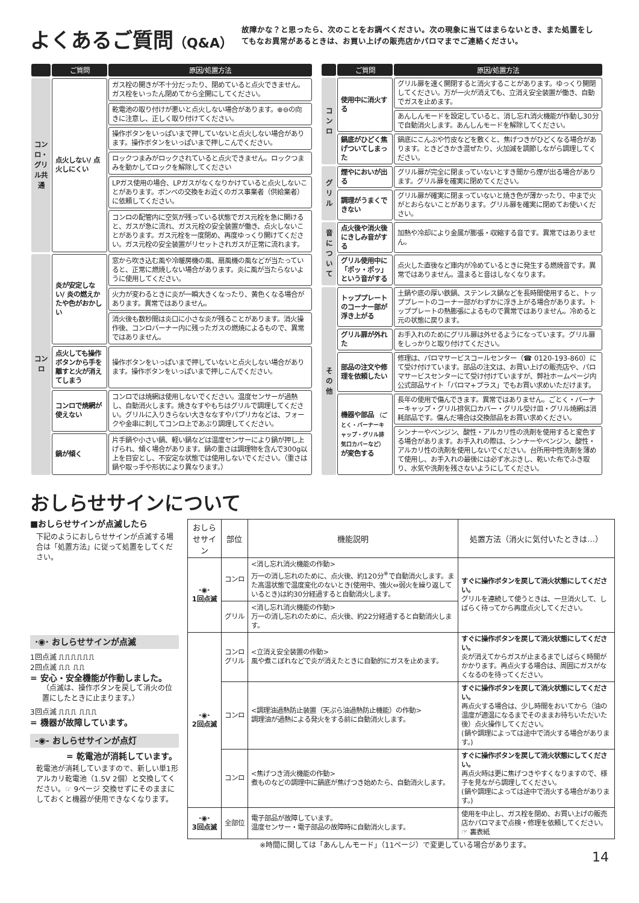よくあるご質問（Q&A）
故障かな？と思ったら、次のことをお調べください。次の現象に当てはまらないとき、また処置をしてもなお異常があるときは、お買い上げの販売店かパロマまでご連絡ください。
| | ご質問 | 原因/処置方法 |
| --- | --- | --- |
| コンロ・グリル共通 | 点火しない/ 点火しにくい | ガス栓の開きが不十分だったり、閉めていると点火できません。ガス栓をいったん閉めてから全開にしてください。 |
| | | 乾電池の取り付けが悪いと点火しない場合があります。⊕⊖の向きに注意し、正しく取り付けてください。 |
| | | 操作ボタンをいっぱいまで押していないと点火しない場合があります。操作ボタンをいっぱいまで押しこんでください。 |
| | | ロックつまみがロックされていると点火できません。ロックつまみを動かしてロックを解除してください |
| | | LPガス使用の場合、LPガスがなくなりかけていると点火しないことがあります。ボンベの交換をお近くのガス事業者（供給業者）に依頼してください。 |
| | | コンロの配管内に空気が残っている状態でガス元栓を急に開けると、ガスが急に流れ、ガス元栓の安全装置が働き、点火しないことがあります。ガス元栓を一度閉め、再度ゆっくり開けてください。ガス元栓の安全装置がリセットされガスが正常に流れます。 |
| コンロ | 炎が安定しない/ 炎の燃えかたや色がおかしい | 窓から吹き込む風や冷暖房機の風、扇風機の風などが当たっていると、正常に燃焼しない場合があります。炎に風が当たらないように使用してください。 |
| | | 火力が変わるときに炎が一瞬大きくなったり、黄色くなる場合があります。異常ではありません。 |
| | | 消火後も数秒間は炎口に小さな炎が残ることがあります。消火操作後、コンロバーナー内に残ったガスの燃焼によるもので、異常ではありません。 |
| | 点火しても操作ボタンから手を離すと火が消えてしまう | 操作ボタンをいっぱいまで押していないと点火しない場合があります。操作ボタンをいっぱいまで押しこんでください。 |
| | コンロで焼網が使えない | コンロでは焼網は使用しないでください。温度センサーが過熱し、自動消火します。焼きなすやもちはグリルで調理してください。グリルに入りきらない大きななすやパプリカなどは、フォークや金串に刺してコンロ上であぶり調理してください。 |
| | 鍋が傾く | 片手鍋や小さい鍋、軽い鍋などは温度センサーにより鍋が押し上げられ、傾く場合があります。鍋の重さは調理物を含んで300g以上を目安とし、不安定な状態では使用しないでください。（重さは鍋や取っ手や形状により異なります。） |
| | ご質問 | 原因/処置方法 |
| --- | --- | --- |
| コンロ | 使用中に消火する | グリル扉を速く開閉すると消火することがあります。ゆっくり開閉してください。万が一火が消えても、立消え安全装置が働き、自動でガスを止めます。 |
| | | あんしんモードを設定していると、消し忘れ消火機能が作動し30分で自動消火します。あんしんモードを解除してください。 |
| | 鍋底がひどく焦げついてしまった | 鍋底にこんぶや竹皮などを敷くと、焦げつきがひどくなる場合があります。ときどきかき混ぜたり、火加減を調節しながら調理してください。 |
| グリル | 煙やにおいが出る | グリル扉が完全に閉まっていないとすき間から煙が出る場合があります。グリル扉を確実に閉めてください。 |
| | 調理がうまくできない | グリル扉が確実に閉まっていないと焼き色が薄かったり、中まで火がとおらないことがあります。グリル扉を確実に閉めてお使いください。 |
| 音について | 点火後や消火後にきしみ音がする | 加熱や冷却により金属が膨張・収縮する音です。異常ではありません。 |
| | グリル使用中に「ポッ・ポッ」という音がする | 点火した直後など庫内が冷めているときに発生する燃焼音です。異常ではありません。温まると音はしなくなります。 |
| その他 | トッププレートのコーナー部が浮き上がる | 土鍋や底の厚い鉄鍋、ステンレス鍋などを長時間使用すると、トッププレートのコーナー部がわずかに浮き上がる場合があります。トッププレートの熱膨張によるもので異常ではありません。冷めると元の状態に戻ります。 |
| | グリル扉が外れた | お手入れのためにグリル扉は外せるようになっています。グリル扉をしっかりと取り付けてください。 |
| | 部品の注文や修理を依頼したい | 修理は、パロマサービスコールセンター（☎ 0120-193-860）にて受け付けています。部品の注文は、お買い上げの販売店や、パロマサービスセンターにて受け付けていますが、弊社ホームページ内公式部品サイト「パロマ+プラス」でもお買い求めいただけます。 |
| | 機器や部品 （ごとく・バーナーキャップ・グリル排気口カバーなど） が変色する | 長年の使用で傷んできます。異常ではありません。ごとく・バーナーキャップ・グリル排気口カバー・グリル受け皿・グリル焼網は消耗部品です。傷んだ場合は交換部品をお買い求めください。 |
| | | シンナーやベンジン、酸性・アルカリ性の洗剤を使用すると変色する場合があります。お手入れの際は、シンナーやベンジン、酸性・アルカリ性の洗剤を使用しないでください。台所用中性洗剤を薄めて使用し、お手入れの最後には必ず水ぶきし、乾いた布でふき取り、水気や洗剤を残さないようにしてください。 |
おしらせサインについて
■おしらせサインが点滅したら
下記のようにおしらせサインが点滅する場合は「処置方法」に従って処置をしてください。
·◉· おしらせサインが点滅
1回点滅 ⎍⎍⎍⎍⎍⎍
2回点滅 ⎍⎍ ⎍⎍
= 安心・安全機能が作動しました。
（点滅は、操作ボタンを戻して消火の位置にしたときに止まります。）
3回点滅 ⎍⎍⎍ ⎍⎍⎍
= 機器が故障しています。
-◉- おしらせサインが点灯
= 乾電池が消耗しています。
乾電池が消耗していますので、新しい単1形アルカリ乾電池（1.5V 2個）と交換してください。☞ 9ページ 交換せずにそのままにしておくと機器が使用できなくなります。
| おしらせサイン | 部位 | 機能説明 | 処置方法（消火に気付いたときは…） |
| --- | --- | --- | --- |
| ·◉· 1回点滅 | コンロ | <消し忘れ消火機能の作動> 万一の消し忘れのために、点火後、約120分<sup>※</sup>で自動消火します。また高温状態で温度変化のないとき(使用中、強火⇔弱火を繰り返しているとき)は約30分経過すると自動消火します。 | すぐに操作ボタンを戻して消火状態にしてください。 グリルを連続して使うときは、一旦消火して、しばらく待ってから再度点火してください。 |
| | グリル | <消し忘れ消火機能の作動> 万一の消し忘れのために、点火後、約22分経過すると自動消火します。 | |
| ·◉· 2回点滅 | コンロ グリル | <立消え安全装置の作動> 風や煮こぼれなどで炎が消えたときに自動的にガスを止めます。 | すぐに操作ボタンを戻して消火状態にしてください。 炎が消えてからガスが止まるまでしばらく時間がかかります。再点火する場合は、周囲にガスがなくなるのを待ってください。 |
| | コンロ | <調理油過熱防止装置（天ぷら油過熱防止機能）の作動> 調理油が過熱による発火をする前に自動消火します。 | すぐに操作ボタンを戻して消火状態にしてください。 再点火する場合は、少し時間をおいてから（油の温度が適温になるまでそのままお待ちいただいた後）点火操作してください。 (鍋や調理によっては途中で消火する場合があります。) |
| | コンロ | <焦げつき消火機能の作動> 煮ものなどの調理中に鍋底が焦げつき始めたら、自動消火します。 | すぐに操作ボタンを戻して消火状態にしてください。 再点火時は更に焦げつきやすくなりますので、様子を見ながら調理してください。 (鍋や調理によっては途中で消火する場合があります。) |
| ·◉· 3回点滅 | 全部位 | 電子部品が故障しています。 温度センサー・電子部品の故障時に自動消火します。 | 使用を中止し、ガス栓を閉め、お買い上げの販売店かパロマまで点検・修理を依頼してください。 ☞ 裏表紙 |
※時間に関しては「あんしんモード」（11ページ）で変更している場合があります。
14